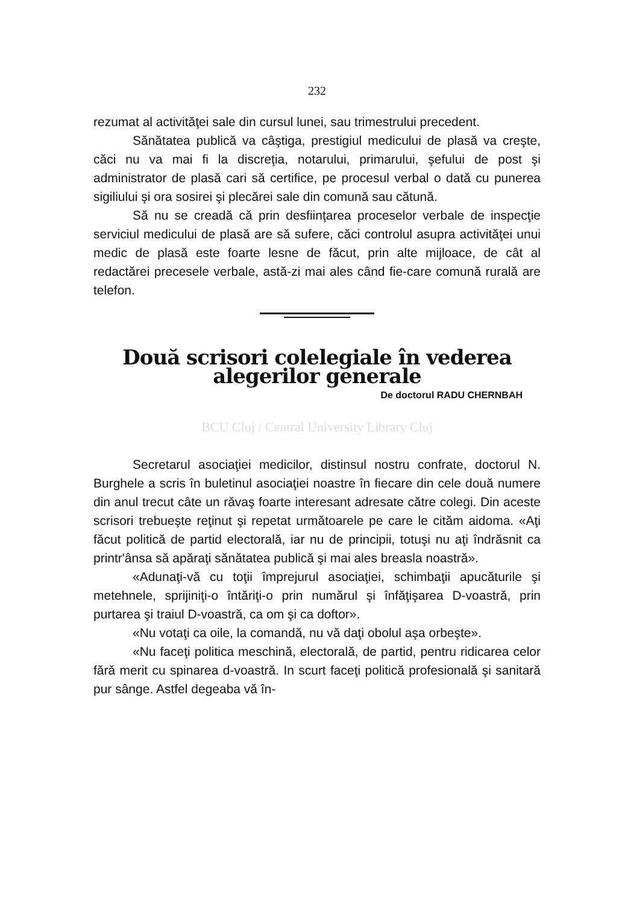232
rezumat al activităţei sale din cursul lunei, sau trimestrului precedent.
Sănătatea publică va câştiga, prestigiul medicului de plasă va creşte, căci nu va mai fi la discreţia, notarului, primarului, şefului de post şi administrator de plasă cari să certifice, pe procesul verbal o dată cu punerea sigiliului şi ora sosirei şi plecărei sale din comună sau cătună.
Să nu se creadă că prin desfiinţarea proceselor verbale de inspecţie serviciul medicului de plasă are să sufere, căci controlul asupra activităţei unui medic de plasă este foarte lesne de făcut, prin alte mijloace, de cât al redactărei precesele verbale, astă-zi mai ales când fie-care comună rurală are telefon.
Două scrisori colelegiale în vederea alegerilor generale
De doctorul RADU CHERNBAH
BCU Cluj / Central University Library Cluj
Secretarul asociaţiei medicilor, distinsul nostru confrate, doctorul N. Burghele a scris în buletinul asociaţiei noastre în fiecare din cele două numere din anul trecut câte un răvaş foarte interesant adresate către colegi. Din aceste scrisori trebueşte reţinut şi repetat următoarele pe care le cităm aidoma. «Aţi făcut politică de partid electorală, iar nu de principii, totuşi nu aţi îndrăsnit ca printr'ânsa să apăraţi sănătatea publică şi mai ales breasla noastră».
«Adunaţi-vă cu toţii împrejurul asociaţiei, schimbaţii apucăturile şi metehnele, sprijiniţi-o întăriţi-o prin numărul şi înfăţişarea D-voastră, prin purtarea şi traiul D-voastră, ca om şi ca doftor».
«Nu votaţi ca oile, la comandă, nu vă daţi obolul aşa orbeşte».
«Nu faceţi politica meschină, electorală, de partid, pentru ridicarea celor fără merit cu spinarea d-voastră. In scurt faceţi politică profesională şi sanitară pur sânge. Astfel degeaba vă în-